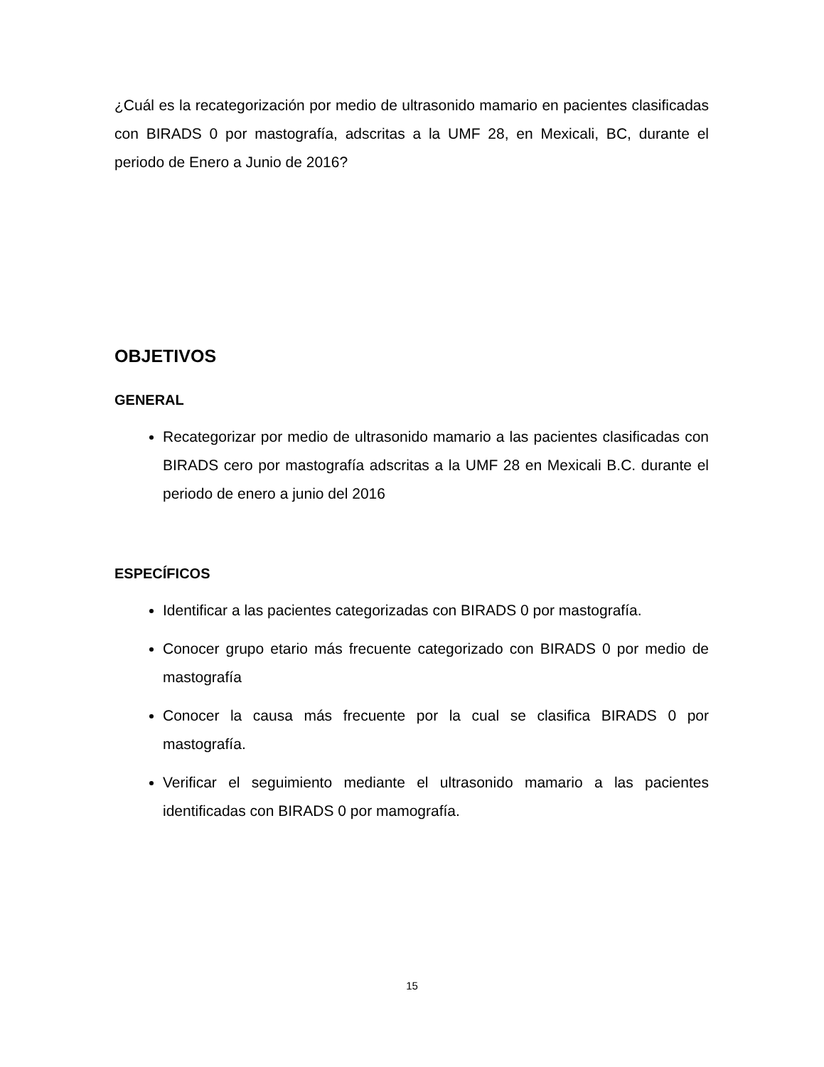¿Cuál es la recategorización por medio de ultrasonido mamario en pacientes clasificadas con BIRADS 0 por mastografía, adscritas a la UMF 28, en Mexicali, BC, durante el periodo de Enero a Junio de 2016?
OBJETIVOS
GENERAL
Recategorizar por medio de ultrasonido mamario a las pacientes clasificadas con BIRADS cero por mastografía adscritas a la UMF 28 en Mexicali B.C. durante el periodo de enero a junio del 2016
ESPECÍFICOS
Identificar a las pacientes categorizadas con BIRADS 0 por mastografía.
Conocer grupo etario más frecuente categorizado con BIRADS 0 por medio de mastografía
Conocer la causa más frecuente por la cual se clasifica BIRADS 0 por mastografía.
Verificar el seguimiento mediante el ultrasonido mamario a las pacientes identificadas con BIRADS 0 por mamografía.
15